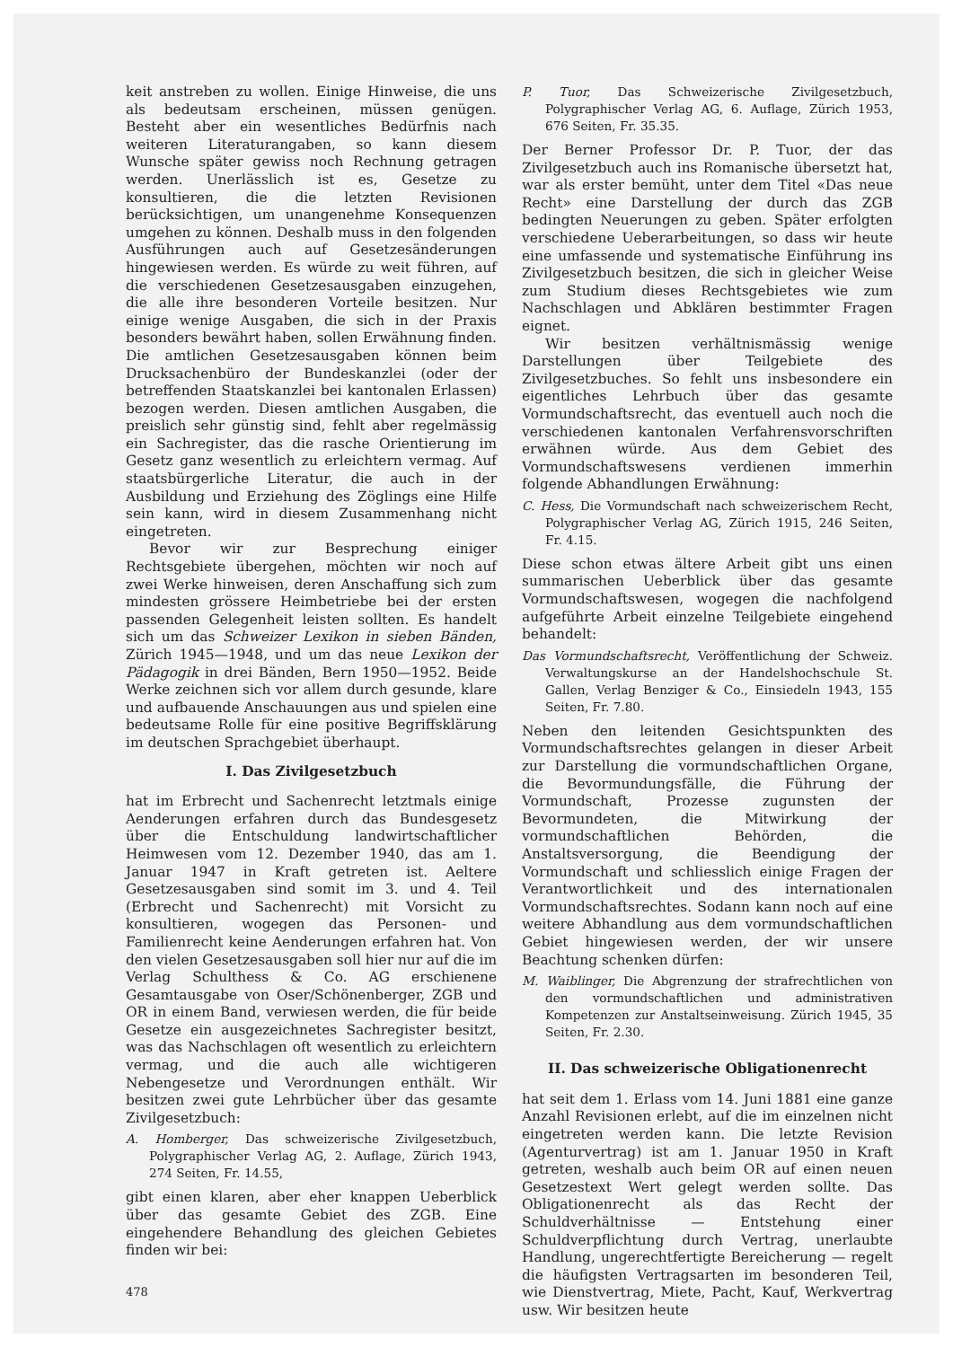keit anstreben zu wollen. Einige Hinweise, die uns als bedeutsam erscheinen, müssen genügen. Besteht aber ein wesentliches Bedürfnis nach weiteren Literaturangaben, so kann diesem Wunsche später gewiss noch Rechnung getragen werden. Unerlässlich ist es, Gesetze zu konsultieren, die die letzten Revisionen berücksichtigen, um unangenehme Konsequenzen umgehen zu können. Deshalb muss in den folgenden Ausführungen auch auf Gesetzesänderungen hingewiesen werden. Es würde zu weit führen, auf die verschiedenen Gesetzesausgaben einzugehen, die alle ihre besonderen Vorteile besitzen. Nur einige wenige Ausgaben, die sich in der Praxis besonders bewährt haben, sollen Erwähnung finden. Die amtlichen Gesetzesausgaben können beim Drucksachenbüro der Bundeskanzlei (oder der betreffenden Staatskanzlei bei kantonalen Erlassen) bezogen werden. Diesen amtlichen Ausgaben, die preislich sehr günstig sind, fehlt aber regelmässig ein Sachregister, das die rasche Orientierung im Gesetz ganz wesentlich zu erleichtern vermag. Auf staatsbürgerliche Literatur, die auch in der Ausbildung und Erziehung des Zöglings eine Hilfe sein kann, wird in diesem Zusammenhang nicht eingetreten.
Bevor wir zur Besprechung einiger Rechtsgebiete übergehen, möchten wir noch auf zwei Werke hinweisen, deren Anschaffung sich zum mindesten grössere Heimbetriebe bei der ersten passenden Gelegenheit leisten sollten. Es handelt sich um das Schweizer Lexikon in sieben Bänden, Zürich 1945—1948, und um das neue Lexikon der Pädagogik in drei Bänden, Bern 1950—1952. Beide Werke zeichnen sich vor allem durch gesunde, klare und aufbauende Anschauungen aus und spielen eine bedeutsame Rolle für eine positive Begriffsklärung im deutschen Sprachgebiet überhaupt.
I. Das Zivilgesetzbuch
hat im Erbrecht und Sachenrecht letztmals einige Aenderungen erfahren durch das Bundesgesetz über die Entschuldung landwirtschaftlicher Heimwesen vom 12. Dezember 1940, das am 1. Januar 1947 in Kraft getreten ist. Aeltere Gesetzesausgaben sind somit im 3. und 4. Teil (Erbrecht und Sachenrecht) mit Vorsicht zu konsultieren, wogegen das Personen- und Familienrecht keine Aenderungen erfahren hat. Von den vielen Gesetzesausgaben soll hier nur auf die im Verlag Schulthess & Co. AG erschienene Gesamtausgabe von Oser/Schönenberger, ZGB und OR in einem Band, verwiesen werden, die für beide Gesetze ein ausgezeichnetes Sachregister besitzt, was das Nachschlagen oft wesentlich zu erleichtern vermag, und die auch alle wichtigeren Nebengesetze und Verordnungen enthält. Wir besitzen zwei gute Lehrbücher über das gesamte Zivilgesetzbuch:
A. Homberger, Das schweizerische Zivilgesetzbuch, Polygraphischer Verlag AG, 2. Auflage, Zürich 1943, 274 Seiten, Fr. 14.55,
gibt einen klaren, aber eher knappen Ueberblick über das gesamte Gebiet des ZGB. Eine eingehendere Behandlung des gleichen Gebietes finden wir bei:
478
P. Tuor, Das Schweizerische Zivilgesetzbuch, Polygraphischer Verlag AG, 6. Auflage, Zürich 1953, 676 Seiten, Fr. 35.35.
Der Berner Professor Dr. P. Tuor, der das Zivilgesetzbuch auch ins Romanische übersetzt hat, war als erster bemüht, unter dem Titel «Das neue Recht» eine Darstellung der durch das ZGB bedingten Neuerungen zu geben. Später erfolgten verschiedene Ueberarbeitungen, so dass wir heute eine umfassende und systematische Einführung ins Zivilgesetzbuch besitzen, die sich in gleicher Weise zum Studium dieses Rechtsgebietes wie zum Nachschlagen und Abklären bestimmter Fragen eignet.
Wir besitzen verhältnismässig wenige Darstellungen über Teilgebiete des Zivilgesetzbuches. So fehlt uns insbesondere ein eigentliches Lehrbuch über das gesamte Vormundschaftsrecht, das eventuell auch noch die verschiedenen kantonalen Verfahrensvorschriften erwähnen würde. Aus dem Gebiet des Vormundschaftswesens verdienen immerhin folgende Abhandlungen Erwähnung:
C. Hess, Die Vormundschaft nach schweizerischem Recht, Polygraphischer Verlag AG, Zürich 1915, 246 Seiten, Fr. 4.15.
Diese schon etwas ältere Arbeit gibt uns einen summarischen Ueberblick über das gesamte Vormundschaftswesen, wogegen die nachfolgend aufgeführte Arbeit einzelne Teilgebiete eingehend behandelt:
Das Vormundschaftsrecht, Veröffentlichung der Schweiz. Verwaltungskurse an der Handelshochschule St. Gallen, Verlag Benziger & Co., Einsiedeln 1943, 155 Seiten, Fr. 7.80.
Neben den leitenden Gesichtspunkten des Vormundschaftsrechtes gelangen in dieser Arbeit zur Darstellung die vormundschaftlichen Organe, die Bevormundungsfälle, die Führung der Vormundschaft, Prozesse zugunsten der Bevormundeten, die Mitwirkung der vormundschaftlichen Behörden, die Anstaltsversorgung, die Beendigung der Vormundschaft und schliesslich einige Fragen der Verantwortlichkeit und des internationalen Vormundschaftsrechtes. Sodann kann noch auf eine weitere Abhandlung aus dem vormundschaftlichen Gebiet hingewiesen werden, der wir unsere Beachtung schenken dürfen:
M. Waiblinger, Die Abgrenzung der strafrechtlichen von den vormundschaftlichen und administrativen Kompetenzen zur Anstaltseinweisung. Zürich 1945, 35 Seiten, Fr. 2.30.
II. Das schweizerische Obligationenrecht
hat seit dem 1. Erlass vom 14. Juni 1881 eine ganze Anzahl Revisionen erlebt, auf die im einzelnen nicht eingetreten werden kann. Die letzte Revision (Agenturvertrag) ist am 1. Januar 1950 in Kraft getreten, weshalb auch beim OR auf einen neuen Gesetzestext Wert gelegt werden sollte. Das Obligationenrecht als das Recht der Schuldverhältnisse — Entstehung einer Schuldverpflichtung durch Vertrag, unerlaubte Handlung, ungerechtfertigte Bereicherung — regelt die häufigsten Vertragsarten im besonderen Teil, wie Dienstvertrag, Miete, Pacht, Kauf, Werkvertrag usw. Wir besitzen heute